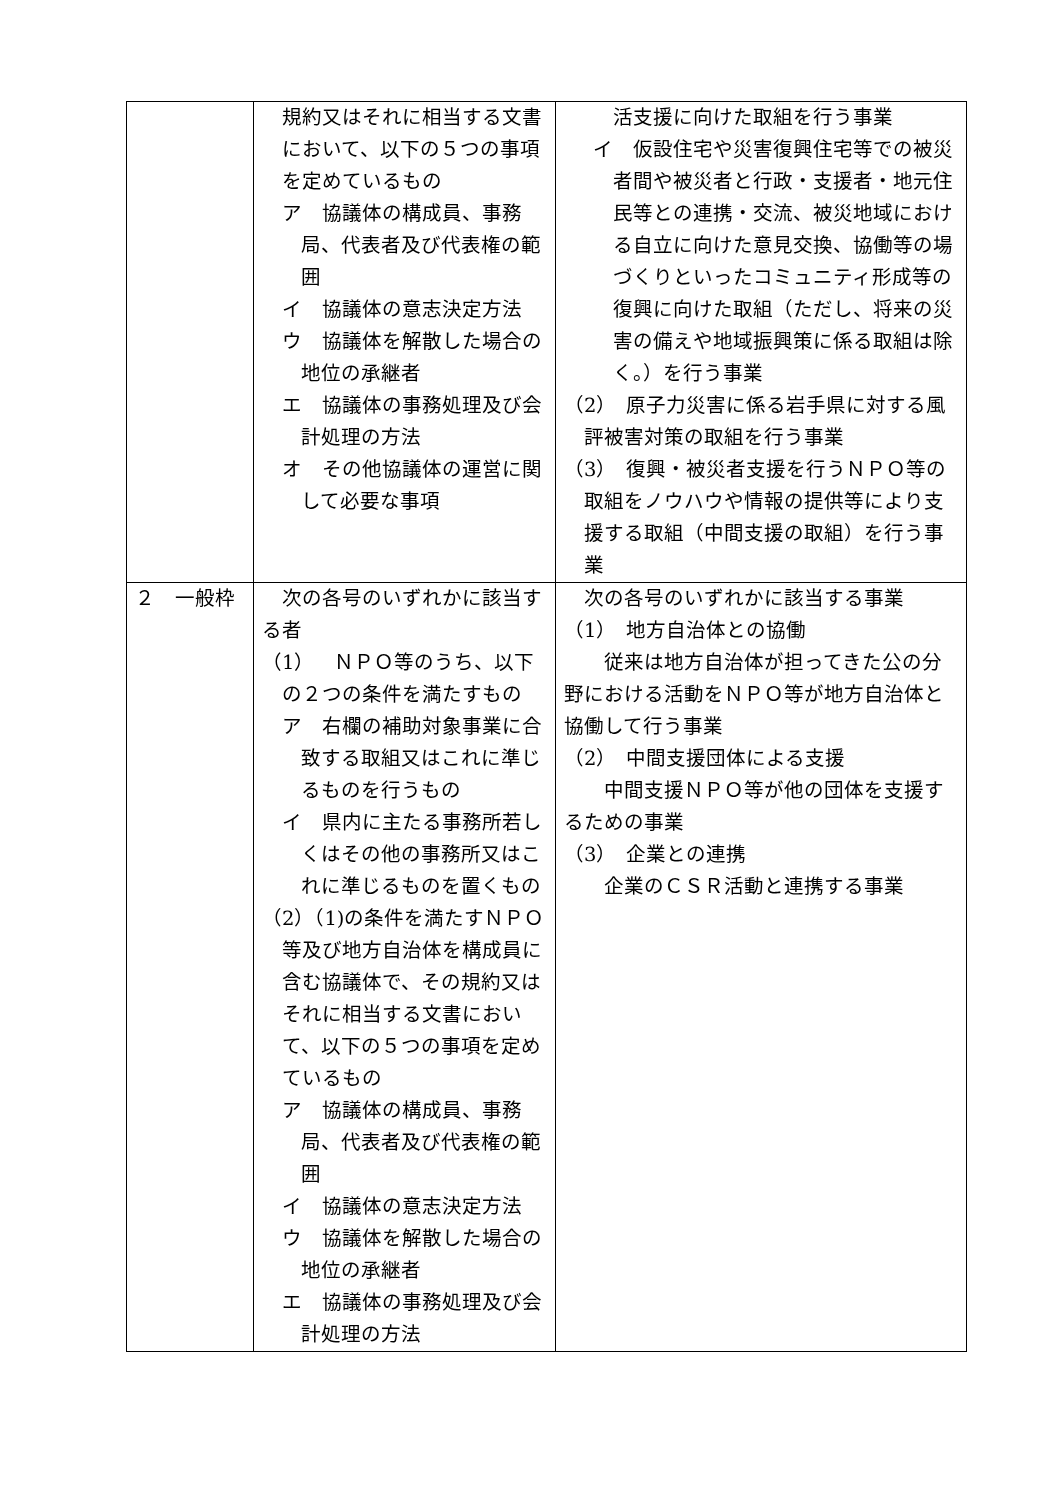| | 規約又はそれに相当する文書において、以下の５つの事項を定めているもの ア 協議体の構成員、事務局、代表者及び代表権の範囲 イ 協議体の意志決定方法 ウ 協議体を解散した場合の地位の承継者 エ 協議体の事務処理及び会計処理の方法 オ その他協議体の運営に関して必要な事項 | 活支援に向けた取組を行う事業 イ 仮設住宅や災害復興住宅等での被災者間や被災者と行政・支援者・地元住民等との連携・交流、被災地域における自立に向けた意見交換、協働等の場づくりといったコミュニティ形成等の復興に向けた取組（ただし、将来の災害の備えや地域振興策に係る取組は除く。）を行う事業 （2） 原子力災害に係る岩手県に対する風評被害対策の取組を行う事業 （3） 復興・被災者支援を行うＮＰＯ等の取組をノウハウや情報の提供等により支援する取組（中間支援の取組）を行う事業 |
| ２ 一般枠 | 次の各号のいずれかに該当する者 （1） ＮＰＯ等のうち、以下の２つの条件を満たすもの ア 右欄の補助対象事業に合致する取組又はこれに準じるものを行うもの イ 県内に主たる事務所若しくはその他の事務所又はこれに準じるものを置くもの （2）（1)の条件を満たすＮＰＯ等及び地方自治体を構成員に含む協議体で、その規約又はそれに相当する文書において、以下の５つの事項を定めているもの ア 協議体の構成員、事務局、代表者及び代表権の範囲 イ 協議体の意志決定方法 ウ 協議体を解散した場合の地位の承継者 エ 協議体の事務処理及び会計処理の方法 | 次の各号のいずれかに該当する事業 （1） 地方自治体との協働 従来は地方自治体が担ってきた公の分野における活動をＮＰＯ等が地方自治体と協働して行う事業 （2） 中間支援団体による支援 中間支援ＮＰＯ等が他の団体を支援するための事業 （3） 企業との連携 企業のＣＳＲ活動と連携する事業 |